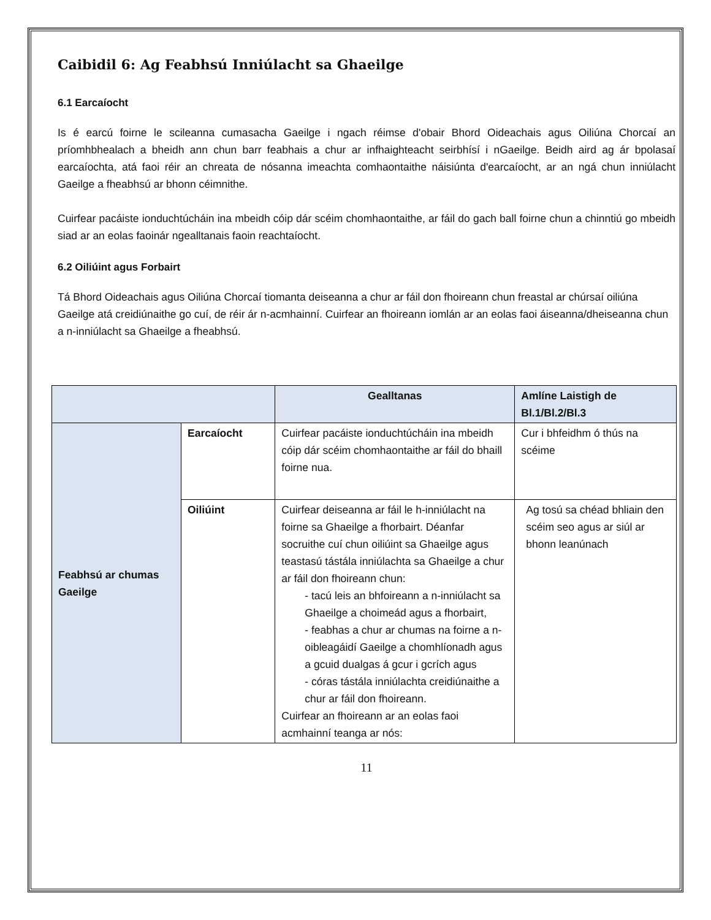Caibidil 6: Ag Feabhsú Inniúlacht sa Ghaeilge
6.1 Earcaíocht
Is é earcú foirne le scileanna cumasacha Gaeilge i ngach réimse d'obair Bhord Oideachais agus Oiliúna Chorcaí an príomhbhealach a bheidh ann chun barr feabhais a chur ar infhaighteacht seirbhísí i nGaeilge. Beidh aird ag ár bpolasaí earcaíochta, atá faoi réir an chreata de nósanna imeachta comhaontaithe náisiúnta d'earcaíocht, ar an ngá chun inniúlacht Gaeilge a fheabhsú ar bhonn céimnithe.
Cuirfear pacáiste ionduchtúcháin ina mbeidh cóip dár scéim chomhaontaithe, ar fáil do gach ball foirne chun a chinntiú go mbeidh siad ar an eolas faoinár ngealltanais faoin reachtaíocht.
6.2 Oiliúint agus Forbairt
Tá Bhord Oideachais agus Oiliúna Chorcaí tiomanta deiseanna a chur ar fáil don fhoireann chun freastal ar chúrsaí oiliúna Gaeilge atá creidiúnaithe go cuí, de réir ár n-acmhainní. Cuirfear an fhoireann iomlán ar an eolas faoi áiseanna/dheiseanna chun a n-inniúlacht sa Ghaeilge a fheabhsú.
| | | Gealltanas | Amlíne Laistigh de Bl.1/Bl.2/Bl.3 |
| --- | --- | --- | --- |
| Feabhsú ar chumas Gaeilge | Earcaíocht | Cuirfear pacáiste ionduchtúcháin ina mbeidh cóip dár scéim chomhaontaithe ar fáil do bhaill foirne nua. | Cur i bhfeidhm ó thús na scéime |
| | Oiliúint | Cuirfear deiseanna ar fáil le h-inniúlacht na foirne sa Ghaeilge a fhorbairt. Déanfar socruithe cuí chun oiliúint sa Ghaeilge agus teastasú tástála inniúlachta sa Ghaeilge a chur ar fáil don fhoireann chun: - tacú leis an bhfoireann a n-inniúlacht sa Ghaeilge a choimeád agus a fhorbairt, - feabhas a chur ar chumas na foirne a n-oibleagáidí Gaeilge a chomhlíonadh agus a gcuid dualgas á gcur i gcrích agus - córas tástála inniúlachta creidiúnaithe a chur ar fáil don fhoireann. Cuirfear an fhoireann ar an eolas faoi acmhainní teanga ar nós: | Ag tosú sa chéad bhliain den scéim seo agus ar siúl ar bhonn leanúnach |
11